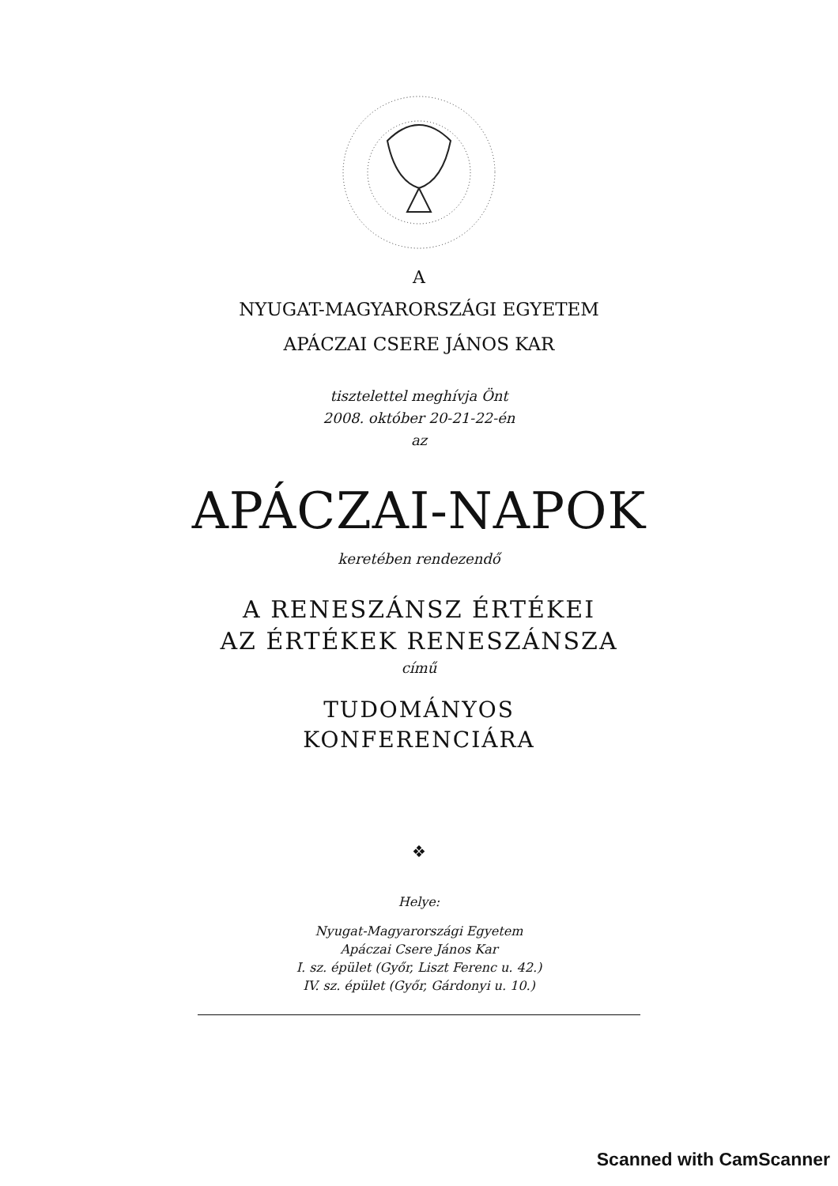A
NYUGAT-MAGYARORSZÁGI EGYETEM
APÁCZAI CSERE JÁNOS KAR
tisztelettel meghívja Önt
2008. október 20-21-22-én
az
APÁCZAI-NAPOK
keretében rendezendő
A RENESZÁNSZ ÉRTÉKEI
AZ ÉRTÉKEK RENESZÁNSZA
című
TUDOMÁNYOS
KONFERENCIÁRA
❖
Helye:
Nyugat-Magyarországi Egyetem
Apáczai Csere János Kar
I. sz. épület (Győr, Liszt Ferenc u. 42.)
IV. sz. épület (Győr, Gárdonyi u. 10.)
Scanned with CamScanner